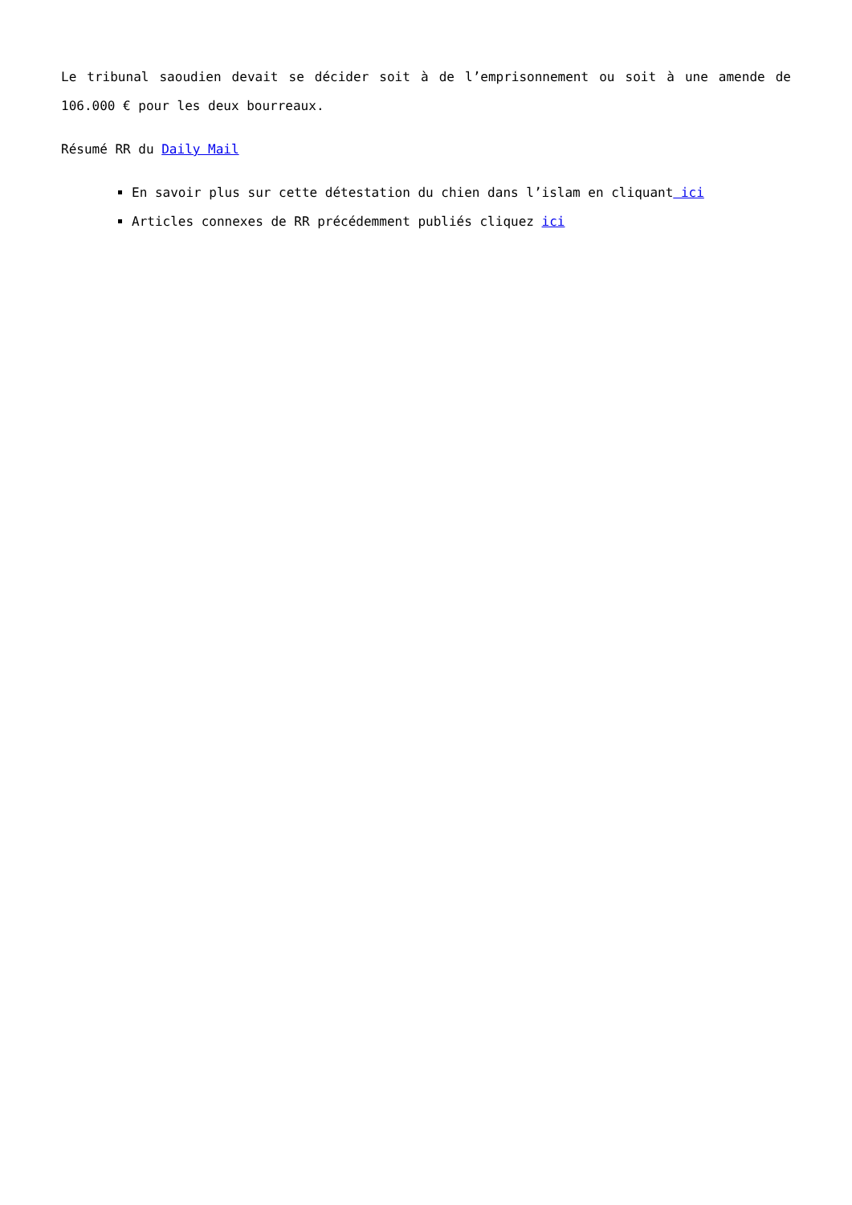Le tribunal saoudien devait se décider soit à de l’emprisonnement ou soit à une amende de 106.000 € pour les deux bourreaux.
Résumé RR du Daily Mail
En savoir plus sur cette détestation du chien dans l’islam en cliquant ici
Articles connexes de RR précédemment publiés cliquez ici